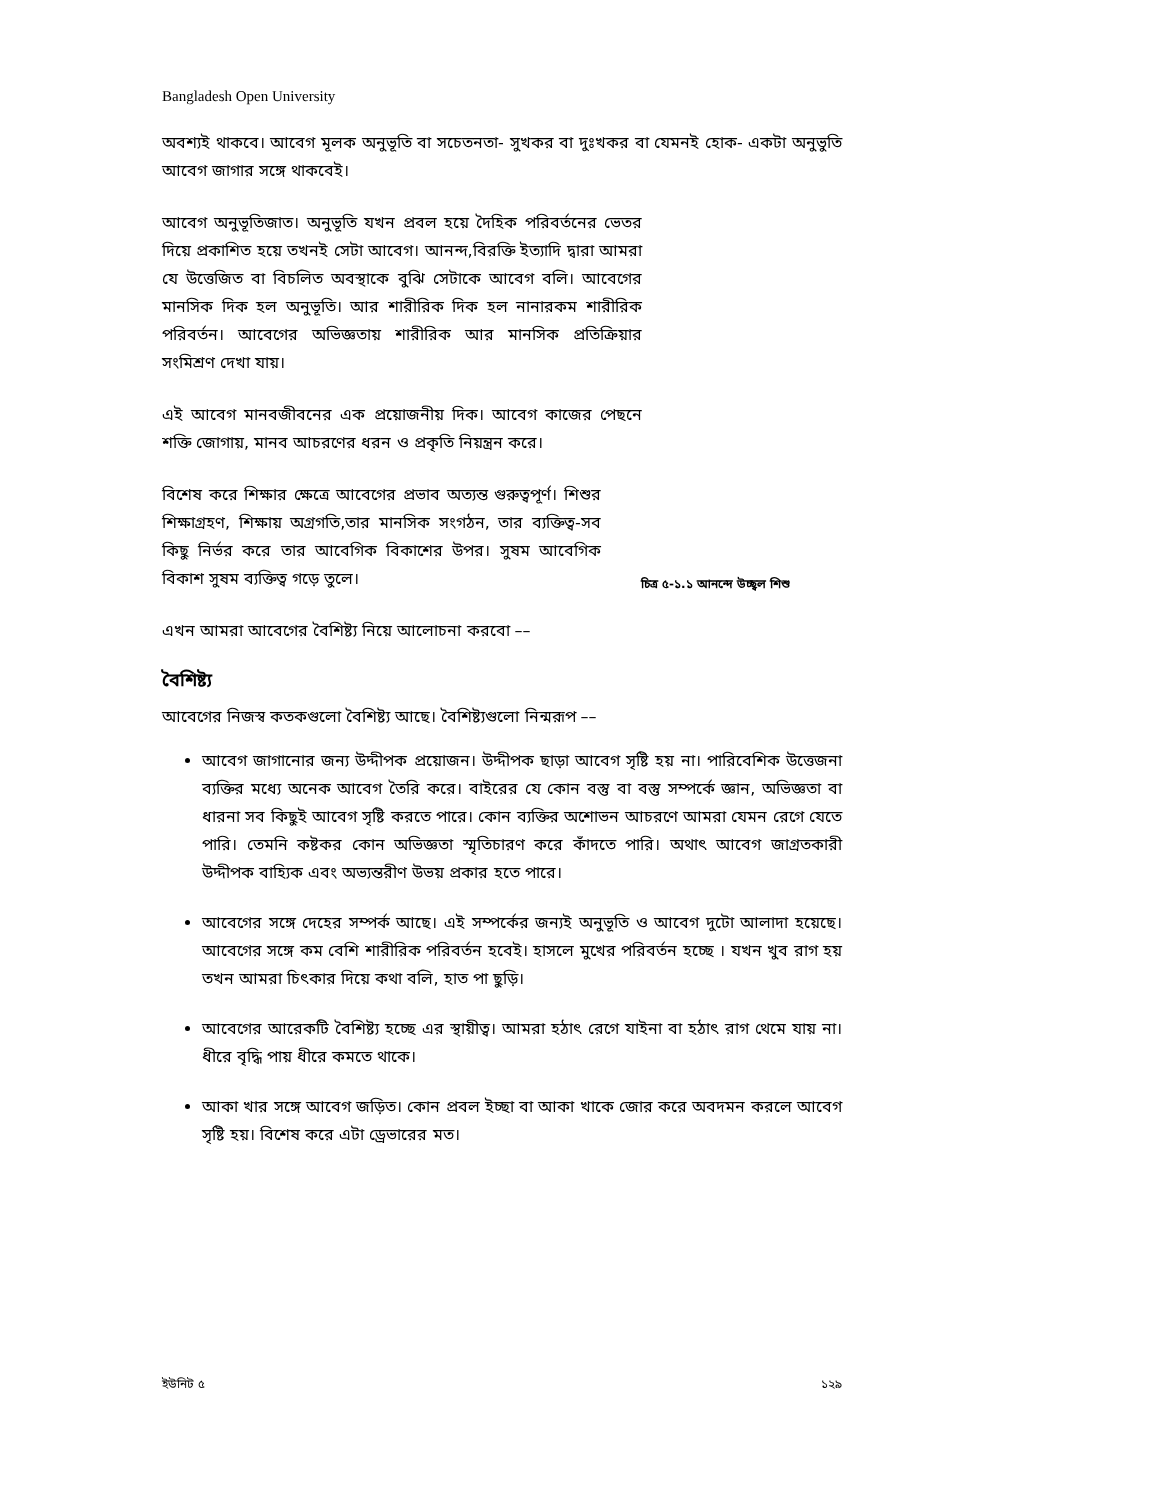Bangladesh Open University
অবশ্যই থাকবে। আবেগ মূলক অনুভূতি বা সচেতনতা- সুখকর বা দুঃখকর বা যেমনই হোক- একটা অনুভুতি আবেগ জাগার সঙ্গে থাকবেই।
আবেগ অনুভূতিজাত। অনুভূতি যখন প্রবল হয়ে দৈহিক পরিবর্তনের ভেতর দিয়ে প্রকাশিত হয়ে তখনই সেটা আবেগ। আনন্দ,বিরক্তি ইত্যাদি দ্বারা আমরা যে উত্তেজিত বা বিচলিত অবস্থাকে বুঝি সেটাকে আবেগ বলি। আবেগের মানসিক দিক হল অনুভূতি। আর শারীরিক দিক হল নানারকম শারীরিক পরিবর্তন। আবেগের অভিজ্ঞতায় শারীরিক আর মানসিক প্রতিক্রিয়ার সংমিশ্রণ দেখা যায়।
এই আবেগ মানবজীবনের এক প্রয়োজনীয় দিক। আবেগ কাজের পেছনে শক্তি জোগায়, মানব আচরণের ধরন ও প্রকৃতি নিয়ন্ত্রন করে।
বিশেষ করে শিক্ষার ক্ষেত্রে আবেগের প্রভাব অত্যন্ত গুরুত্বপূর্ণ। শিশুর শিক্ষাগ্রহণ, শিক্ষায় অগ্রগতি,তার মানসিক সংগঠন, তার ব্যক্তিত্ব-সব কিছু নির্ভর করে তার আবেগিক বিকাশের উপর। সুষম আবেগিক বিকাশ সুষম ব্যক্তিত্ব গড়ে তুলে।
চিত্র ৫-১.১ আনন্দে উচ্ছ্বল শিশু
এখন আমরা আবেগের বৈশিষ্ট্য নিয়ে আলোচনা করবো ––
বৈশিষ্ট্য
আবেগের নিজস্ব কতকগুলো বৈশিষ্ট্য আছে। বৈশিষ্ট্যগুলো নিন্মরূপ ––
আবেগ জাগানোর জন্য উদ্দীপক প্রয়োজন। উদ্দীপক ছাড়া আবেগ সৃষ্টি হয় না। পারিবেশিক উত্তেজনা ব্যক্তির মধ্যে অনেক আবেগ তৈরি করে। বাইরের যে কোন বস্তু বা বস্তু সম্পর্কে জ্ঞান, অভিজ্ঞতা বা ধারনা সব কিছুই আবেগ সৃষ্টি করতে পারে। কোন ব্যক্তির অশোভন আচরণে আমরা যেমন রেগে যেতে পারি। তেমনি কষ্টকর কোন অভিজ্ঞতা স্মৃতিচারণ করে কাঁদতে পারি। অথাৎ আবেগ জাগ্রতকারী উদ্দীপক বাহ্যিক এবং অভ্যন্তরীণ উভয় প্রকার হতে পারে।
আবেগের সঙ্গে দেহের সম্পর্ক আছে। এই সম্পর্কের জন্যই অনুভূতি ও আবেগ দুটো আলাদা হয়েছে। আবেগের সঙ্গে কম বেশি শারীরিক পরিবর্তন হবেই। হাসলে মুখের পরিবর্তন হচ্ছে । যখন খুব রাগ হয় তখন আমরা চিৎকার দিয়ে কথা বলি, হাত পা ছুড়ি।
আবেগের আরেকটি বৈশিষ্ট্য হচ্ছে এর স্থায়ীত্ব। আমরা হঠাৎ রেগে যাইনা বা হঠাৎ রাগ থেমে যায় না। ধীরে বৃদ্ধি পায় ধীরে কমতে থাকে।
আকা খার সঙ্গে আবেগ জড়িত। কোন প্রবল ইচ্ছা বা আকা খাকে জোর করে অবদমন করলে আবেগ সৃষ্টি হয়। বিশেষ করে এটা ড্রেভারের মত।
ইউনিট ৫ ১২৯